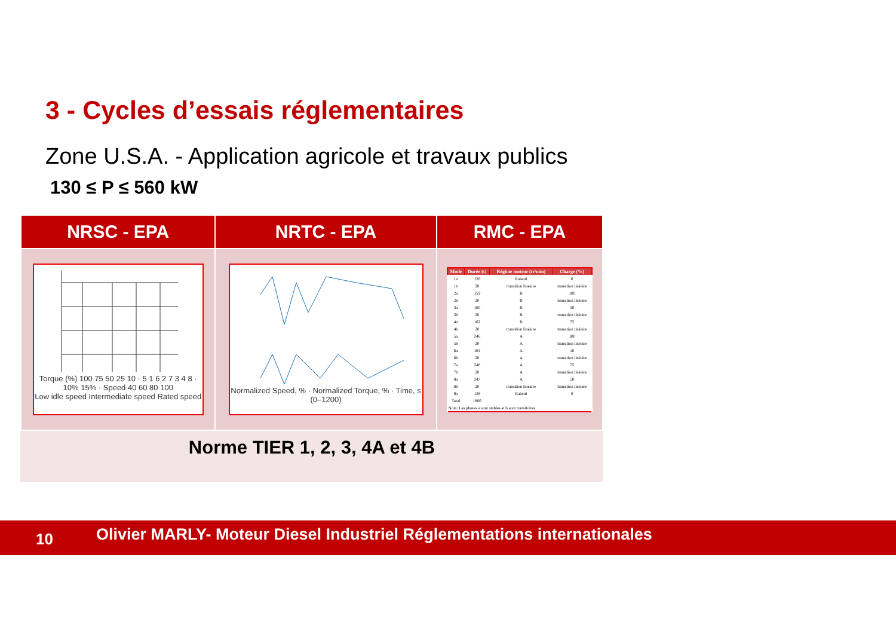3 - Cycles d’essais réglementaires
Zone U.S.A. - Application agricole et travaux publics
130 ≤ P ≤ 560 kW
| NRSC - EPA | NRTC - EPA | RMC - EPA |
| --- | --- | --- |
| Torque (%) 100 75 50 25 10 · 5 1 6 2 7 3 4 8 · 10% 15% · Speed 40 60 80 100 Low idle speed Intermediate speed Rated speed | Normalized Speed, % · Normalized Torque, % · Time, s (0–1200) | / Mode / Durée (s) / Régime moteur (tr/min) / Charge (%) / / --- / --- / --- / --- / / 1a / 126 / Ralenti / 0 / / 1b / 20 / transition linéaire / transition linéaire / / 2a / 159 / B / 100 / / 2b / 20 / B / transition linéaire / / 3a / 160 / B / 50 / / 3b / 20 / B / transition linéaire / / 4a / 162 / B / 75 / / 4b / 20 / transition linéaire / transition linéaire / / 5a / 246 / A / 100 / / 5b / 20 / A / transition linéaire / / 6a / 164 / A / 10 / / 6b / 20 / A / transition linéaire / / 7a / 248 / A / 75 / / 7b / 20 / A / transition linéaire / / 8a / 247 / A / 50 / / 8b / 20 / transition linéaire / transition linéaire / / 9a / 128 / Ralenti / 0 / / Total / 1800 / / / / Nota: Les phases a sont stables et b sont transitoires / / / / |
Norme TIER 1, 2, 3, 4A et 4B
10 Olivier MARLY- Moteur Diesel Industriel Réglementations internationales